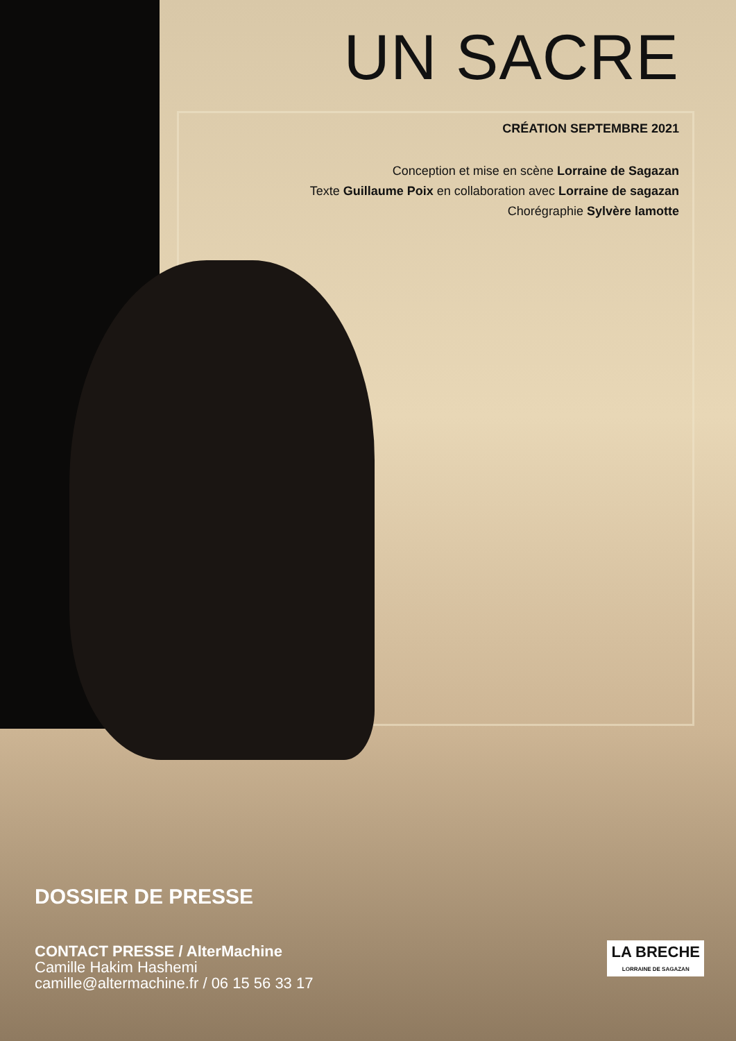UN SACRE
CRÉATION SEPTEMBRE 2021
Conception et mise en scène Lorraine de Sagazan
Texte Guillaume Poix en collaboration avec Lorraine de sagazan
Chorégraphie Sylvère lamotte
DOSSIER DE PRESSE
CONTACT PRESSE / AlterMachine
Camille Hakim Hashemi
camille@altermachine.fr / 06 15 56 33 17
LA BRECHE
LORRAINE DE SAGAZAN